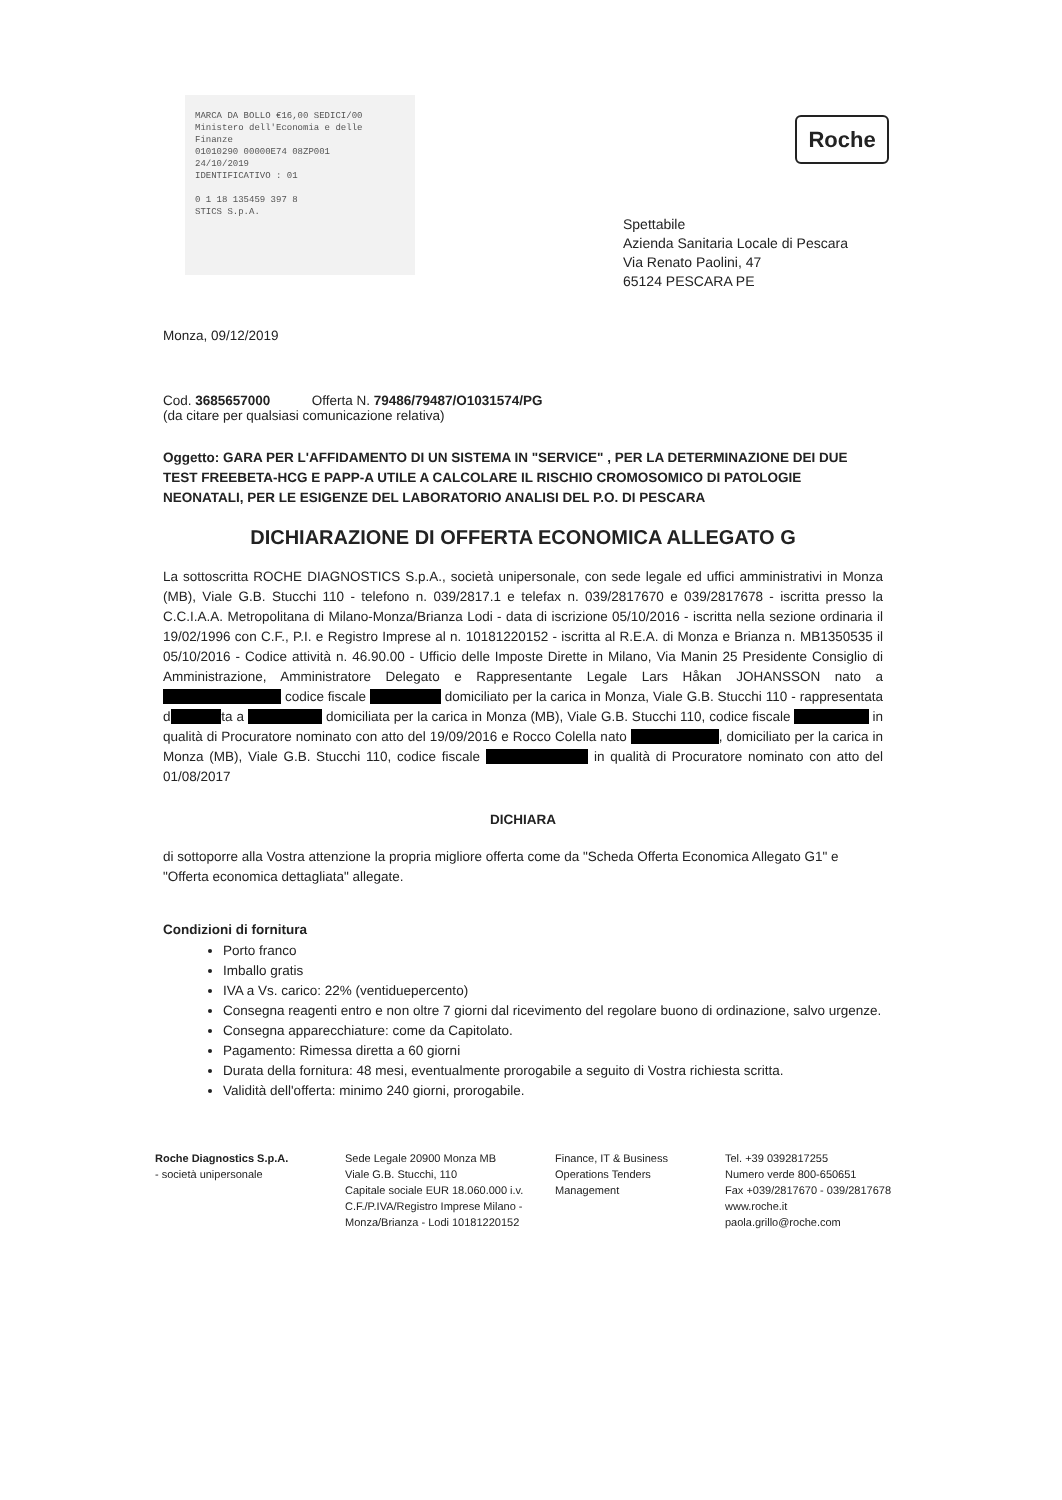MARCA DA BOLLO €16,00 SEDICI/00
Ministero dell'Economia e delle Finanze
01010290 00000E74 08ZP001
24/10/2019
IDENTIFICATIVO : 01
0 1 18 135459 397 8
STICS S.p.A.
Roche
Spettabile
Azienda Sanitaria Locale di Pescara
Via Renato Paolini, 47
65124 PESCARA PE
Monza, 09/12/2019
Cod. 3685657000 Offerta N. 79486/79487/O1031574/PG
(da citare per qualsiasi comunicazione relativa)
Oggetto: GARA PER L'AFFIDAMENTO DI UN SISTEMA IN "SERVICE" , PER LA DETERMINAZIONE DEI DUE TEST FREEBETA-HCG E PAPP-A UTILE A CALCOLARE IL RISCHIO CROMOSOMICO DI PATOLOGIE NEONATALI, PER LE ESIGENZE DEL LABORATORIO ANALISI DEL P.O. DI PESCARA
DICHIARAZIONE DI OFFERTA ECONOMICA ALLEGATO G
La sottoscritta ROCHE DIAGNOSTICS S.p.A., società unipersonale, con sede legale ed uffici amministrativi in Monza (MB), Viale G.B. Stucchi 110 - telefono n. 039/2817.1 e telefax n. 039/2817670 e 039/2817678 - iscritta presso la C.C.I.A.A. Metropolitana di Milano-Monza/Brianza Lodi - data di iscrizione 05/10/2016 - iscritta nella sezione ordinaria il 19/02/1996 con C.F., P.I. e Registro Imprese al n. 10181220152 - iscritta al R.E.A. di Monza e Brianza n. MB1350535 il 05/10/2016 - Codice attività n. 46.90.00 - Ufficio delle Imposte Dirette in Milano, Via Manin 25 Presidente Consiglio di Amministrazione, Amministratore Delegato e Rappresentante Legale Lars Håkan JOHANSSON nato a codice fiscale domiciliato per la carica in Monza, Viale G.B. Stucchi 110 - rappresentata d ta a domiciliata per la carica in Monza (MB), Viale G.B. Stucchi 110, codice fiscale in qualità di Procuratore nominato con atto del 19/09/2016 e Rocco Colella nato , domiciliato per la carica in Monza (MB), Viale G.B. Stucchi 110, codice fiscale in qualità di Procuratore nominato con atto del 01/08/2017
DICHIARA
di sottoporre alla Vostra attenzione la propria migliore offerta come da "Scheda Offerta Economica Allegato G1" e "Offerta economica dettagliata" allegate.
Condizioni di fornitura
Porto franco
Imballo gratis
IVA a Vs. carico: 22% (ventiduepercento)
Consegna reagenti entro e non oltre 7 giorni dal ricevimento del regolare buono di ordinazione, salvo urgenze.
Consegna apparecchiature: come da Capitolato.
Pagamento: Rimessa diretta a 60 giorni
Durata della fornitura: 48 mesi, eventualmente prorogabile a seguito di Vostra richiesta scritta.
Validità dell'offerta: minimo 240 giorni, prorogabile.
Roche Diagnostics S.p.A.
- società unipersonale
Sede Legale 20900 Monza MB
Viale G.B. Stucchi, 110
Capitale sociale EUR 18.060.000 i.v.
C.F./P.IVA/Registro Imprese Milano - Monza/Brianza - Lodi 10181220152
Finance, IT & Business
Operations Tenders
Management
Tel. +39 0392817255
Numero verde 800-650651
Fax +039/2817670 - 039/2817678
www.roche.it
paola.grillo@roche.com